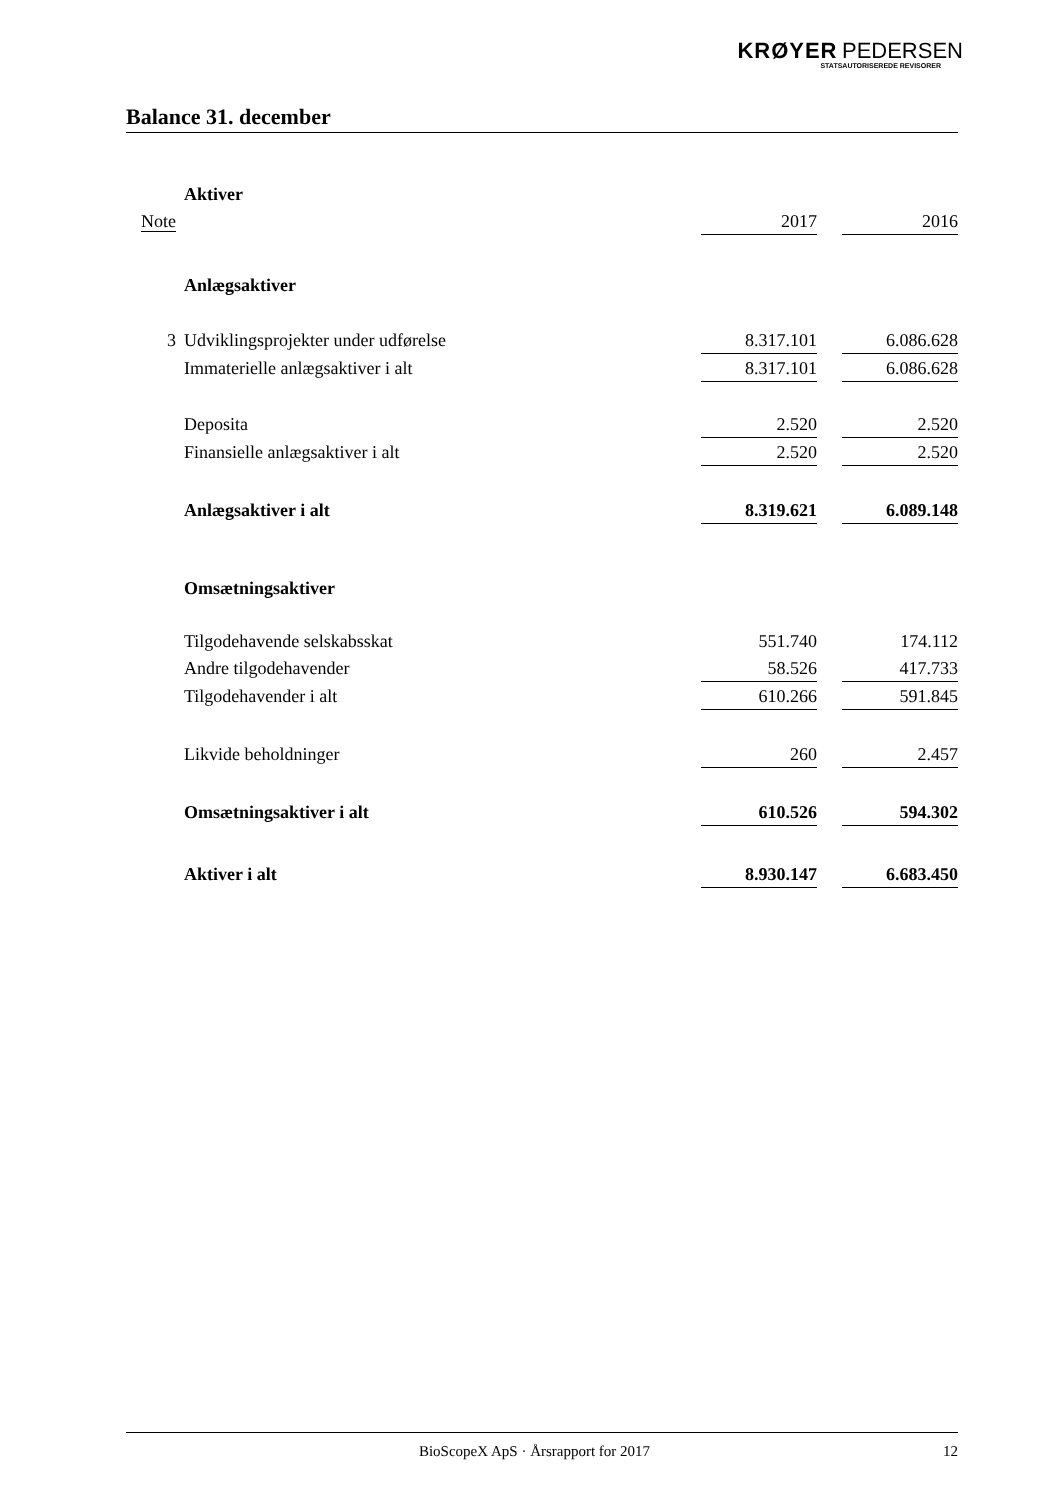KRØYER PEDERSEN
STATSAUTORISEREDE REVISORER
Balance 31. december
| | Aktiver | | | |
| Note | | 2017 | | 2016 |
| | Anlægsaktiver | | | |
| 3 | Udviklingsprojekter under udførelse | 8.317.101 | | 6.086.628 |
| | Immaterielle anlægsaktiver i alt | 8.317.101 | | 6.086.628 |
| | Deposita | 2.520 | | 2.520 |
| | Finansielle anlægsaktiver i alt | 2.520 | | 2.520 |
| | Anlægsaktiver i alt | 8.319.621 | | 6.089.148 |
| | Omsætningsaktiver | | | |
| | Tilgodehavende selskabsskat | 551.740 | | 174.112 |
| | Andre tilgodehavender | 58.526 | | 417.733 |
| | Tilgodehavender i alt | 610.266 | | 591.845 |
| | Likvide beholdninger | 260 | | 2.457 |
| | Omsætningsaktiver i alt | 610.526 | | 594.302 |
| | Aktiver i alt | 8.930.147 | | 6.683.450 |
BioScopeX ApS · Årsrapport for 2017
12